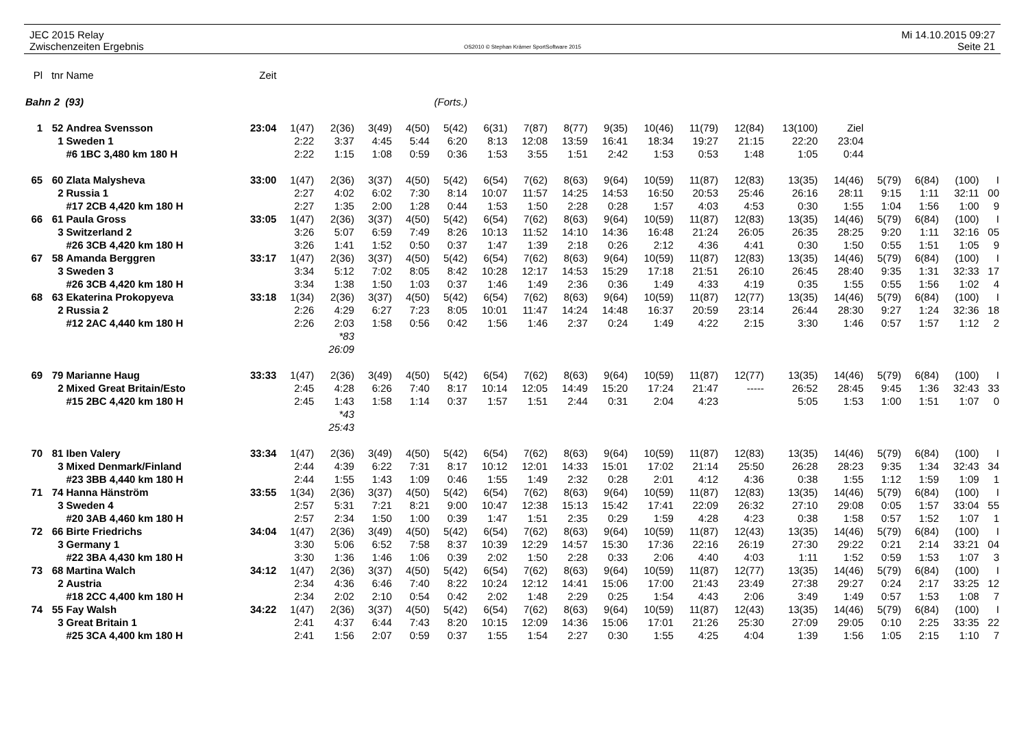JEC 2015 Relay
Zwischenzeiten Ergebnis
OS2010 © Stephan Krämer SportSoftware 2015
Mi 14.10.2015 09:27
Seite 21
| Pl | tnr | Name | Zeit | | | | | | | | | | | | | | | | | | |
| Bahn 2 (93) | | | | (Forts.) | | | | | | | | | | | | | | | | | |
| 1 | 52 | Andrea Svensson | 23:04 | 1(47) | 2(36) | 3(49) | 4(50) | 5(42) | 6(31) | 7(87) | 8(77) | 9(35) | 10(46) | 11(79) | 12(84) | 13(100) | Ziel | | | | |
| | 1 | Sweden 1 | | 2:22 | 3:37 | 4:45 | 5:44 | 6:20 | 8:13 | 12:08 | 13:59 | 16:41 | 18:34 | 19:27 | 21:15 | 22:20 | 23:04 | | | | |
| | | #6 1BC 3,480 km 180 H | | 2:22 | 1:15 | 1:08 | 0:59 | 0:36 | 1:53 | 3:55 | 1:51 | 2:42 | 1:53 | 0:53 | 1:48 | 1:05 | 0:44 | | | | |
| 65 | 60 | Zlata Malysheva | 33:00 | 1(47) | 2(36) | 3(37) | 4(50) | 5(42) | 6(54) | 7(62) | 8(63) | 9(64) | 10(59) | 11(87) | 12(83) | 13(35) | 14(46) | 5(79) | 6(84) | (100) | I |
| | 2 | Russia 1 | | 2:27 | 4:02 | 6:02 | 7:30 | 8:14 | 10:07 | 11:57 | 14:25 | 14:53 | 16:50 | 20:53 | 25:46 | 26:16 | 28:11 | 9:15 | 1:11 | 32:11 | 00 |
| | | #17 2CB 4,420 km 180 H | | 2:27 | 1:35 | 2:00 | 1:28 | 0:44 | 1:53 | 1:50 | 2:28 | 0:28 | 1:57 | 4:03 | 4:53 | 0:30 | 1:55 | 1:04 | 1:56 | 1:00 | 9 |
| 66 | 61 | Paula Gross | 33:05 | 1(47) | 2(36) | 3(37) | 4(50) | 5(42) | 6(54) | 7(62) | 8(63) | 9(64) | 10(59) | 11(87) | 12(83) | 13(35) | 14(46) | 5(79) | 6(84) | (100) | I |
| | 3 | Switzerland 2 | | 3:26 | 5:07 | 6:59 | 7:49 | 8:26 | 10:13 | 11:52 | 14:10 | 14:36 | 16:48 | 21:24 | 26:05 | 26:35 | 28:25 | 9:20 | 1:11 | 32:16 | 05 |
| | | #26 3CB 4,420 km 180 H | | 3:26 | 1:41 | 1:52 | 0:50 | 0:37 | 1:47 | 1:39 | 2:18 | 0:26 | 2:12 | 4:36 | 4:41 | 0:30 | 1:50 | 0:55 | 1:51 | 1:05 | 9 |
| 67 | 58 | Amanda Berggren | 33:17 | 1(47) | 2(36) | 3(37) | 4(50) | 5(42) | 6(54) | 7(62) | 8(63) | 9(64) | 10(59) | 11(87) | 12(83) | 13(35) | 14(46) | 5(79) | 6(84) | (100) | I |
| | 3 | Sweden 3 | | 3:34 | 5:12 | 7:02 | 8:05 | 8:42 | 10:28 | 12:17 | 14:53 | 15:29 | 17:18 | 21:51 | 26:10 | 26:45 | 28:40 | 9:35 | 1:31 | 32:33 | 17 |
| | | #26 3CB 4,420 km 180 H | | 3:34 | 1:38 | 1:50 | 1:03 | 0:37 | 1:46 | 1:49 | 2:36 | 0:36 | 1:49 | 4:33 | 4:19 | 0:35 | 1:55 | 0:55 | 1:56 | 1:02 | 4 |
| 68 | 63 | Ekaterina Prokopyeva | 33:18 | 1(34) | 2(36) | 3(37) | 4(50) | 5(42) | 6(54) | 7(62) | 8(63) | 9(64) | 10(59) | 11(87) | 12(77) | 13(35) | 14(46) | 5(79) | 6(84) | (100) | I |
| | 2 | Russia 2 | | 2:26 | 4:29 | 6:27 | 7:23 | 8:05 | 10:01 | 11:47 | 14:24 | 14:48 | 16:37 | 20:59 | 23:14 | 26:44 | 28:30 | 9:27 | 1:24 | 32:36 | 18 |
| | | #12 2AC 4,440 km 180 H | | 2:26 | 2:03 | 1:58 | 0:56 | 0:42 | 1:56 | 1:46 | 2:37 | 0:24 | 1:49 | 4:22 | 2:15 | 3:30 | 1:46 | 0:57 | 1:57 | 1:12 | 2 |
| | | | | | *83 | | | | | | | | | | | | | | | | |
| | | | | | 26:09 | | | | | | | | | | | | | | | | |
| 69 | 79 | Marianne Haug | 33:33 | 1(47) | 2(36) | 3(49) | 4(50) | 5(42) | 6(54) | 7(62) | 8(63) | 9(64) | 10(59) | 11(87) | 12(77) | 13(35) | 14(46) | 5(79) | 6(84) | (100) | I |
| | 2 | Mixed Great Britain/Esto | | 2:45 | 4:28 | 6:26 | 7:40 | 8:17 | 10:14 | 12:05 | 14:49 | 15:20 | 17:24 | 21:47 | ----- | 26:52 | 28:45 | 9:45 | 1:36 | 32:43 | 33 |
| | | #15 2BC 4,420 km 180 H | | 2:45 | 1:43 | 1:58 | 1:14 | 0:37 | 1:57 | 1:51 | 2:44 | 0:31 | 2:04 | 4:23 | | 5:05 | 1:53 | 1:00 | 1:51 | 1:07 | 0 |
| | | | | | *43 | | | | | | | | | | | | | | | | |
| | | | | | 25:43 | | | | | | | | | | | | | | | | |
| 70 | 81 | Iben Valery | 33:34 | 1(47) | 2(36) | 3(49) | 4(50) | 5(42) | 6(54) | 7(62) | 8(63) | 9(64) | 10(59) | 11(87) | 12(83) | 13(35) | 14(46) | 5(79) | 6(84) | (100) | I |
| | 3 | Mixed Denmark/Finland | | 2:44 | 4:39 | 6:22 | 7:31 | 8:17 | 10:12 | 12:01 | 14:33 | 15:01 | 17:02 | 21:14 | 25:50 | 26:28 | 28:23 | 9:35 | 1:34 | 32:43 | 34 |
| | | #23 3BB 4,440 km 180 H | | 2:44 | 1:55 | 1:43 | 1:09 | 0:46 | 1:55 | 1:49 | 2:32 | 0:28 | 2:01 | 4:12 | 4:36 | 0:38 | 1:55 | 1:12 | 1:59 | 1:09 | 1 |
| 71 | 74 | Hanna Hänström | 33:55 | 1(34) | 2(36) | 3(37) | 4(50) | 5(42) | 6(54) | 7(62) | 8(63) | 9(64) | 10(59) | 11(87) | 12(83) | 13(35) | 14(46) | 5(79) | 6(84) | (100) | I |
| | 3 | Sweden 4 | | 2:57 | 5:31 | 7:21 | 8:21 | 9:00 | 10:47 | 12:38 | 15:13 | 15:42 | 17:41 | 22:09 | 26:32 | 27:10 | 29:08 | 0:05 | 1:57 | 33:04 | 55 |
| | | #20 3AB 4,460 km 180 H | | 2:57 | 2:34 | 1:50 | 1:00 | 0:39 | 1:47 | 1:51 | 2:35 | 0:29 | 1:59 | 4:28 | 4:23 | 0:38 | 1:58 | 0:57 | 1:52 | 1:07 | 1 |
| 72 | 66 | Birte Friedrichs | 34:04 | 1(47) | 2(36) | 3(49) | 4(50) | 5(42) | 6(54) | 7(62) | 8(63) | 9(64) | 10(59) | 11(87) | 12(43) | 13(35) | 14(46) | 5(79) | 6(84) | (100) | I |
| | 3 | Germany 1 | | 3:30 | 5:06 | 6:52 | 7:58 | 8:37 | 10:39 | 12:29 | 14:57 | 15:30 | 17:36 | 22:16 | 26:19 | 27:30 | 29:22 | 0:21 | 2:14 | 33:21 | 04 |
| | | #22 3BA 4,430 km 180 H | | 3:30 | 1:36 | 1:46 | 1:06 | 0:39 | 2:02 | 1:50 | 2:28 | 0:33 | 2:06 | 4:40 | 4:03 | 1:11 | 1:52 | 0:59 | 1:53 | 1:07 | 3 |
| 73 | 68 | Martina Walch | 34:12 | 1(47) | 2(36) | 3(37) | 4(50) | 5(42) | 6(54) | 7(62) | 8(63) | 9(64) | 10(59) | 11(87) | 12(77) | 13(35) | 14(46) | 5(79) | 6(84) | (100) | I |
| | 2 | Austria | | 2:34 | 4:36 | 6:46 | 7:40 | 8:22 | 10:24 | 12:12 | 14:41 | 15:06 | 17:00 | 21:43 | 23:49 | 27:38 | 29:27 | 0:24 | 2:17 | 33:25 | 12 |
| | | #18 2CC 4,400 km 180 H | | 2:34 | 2:02 | 2:10 | 0:54 | 0:42 | 2:02 | 1:48 | 2:29 | 0:25 | 1:54 | 4:43 | 2:06 | 3:49 | 1:49 | 0:57 | 1:53 | 1:08 | 7 |
| 74 | 55 | Fay Walsh | 34:22 | 1(47) | 2(36) | 3(37) | 4(50) | 5(42) | 6(54) | 7(62) | 8(63) | 9(64) | 10(59) | 11(87) | 12(43) | 13(35) | 14(46) | 5(79) | 6(84) | (100) | I |
| | 3 | Great Britain 1 | | 2:41 | 4:37 | 6:44 | 7:43 | 8:20 | 10:15 | 12:09 | 14:36 | 15:06 | 17:01 | 21:26 | 25:30 | 27:09 | 29:05 | 0:10 | 2:25 | 33:35 | 22 |
| | | #25 3CA 4,400 km 180 H | | 2:41 | 1:56 | 2:07 | 0:59 | 0:37 | 1:55 | 1:54 | 2:27 | 0:30 | 1:55 | 4:25 | 4:04 | 1:39 | 1:56 | 1:05 | 2:15 | 1:10 | 7 |